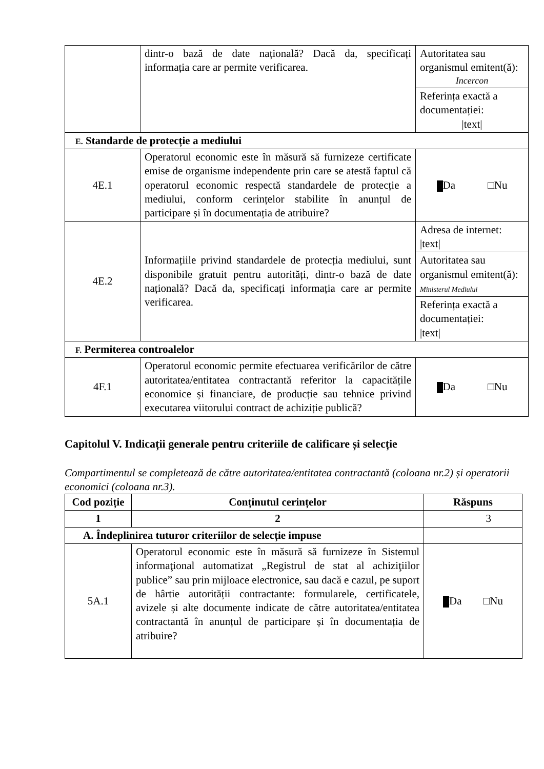| | dintr-o bază de date națională? Dacă da, specificați informația care ar permite verificarea. | Autoritatea sau organismul emitent(ă): Incercon |
| | | Referința exactă a documentației: /text/ |
| E. Standarde de protecție a mediului | | |
| 4E.1 | Operatorul economic este în măsură să furnizeze certificate emise de organisme independente prin care se atestă faptul că operatorul economic respectă standardele de protecție a mediului, conform cerințelor stabilite în anunțul de participare și în documentația de atribuire? | Da □Nu |
| 4E.2 | Informațiile privind standardele de protecția mediului, sunt disponibile gratuit pentru autorități, dintr-o bază de date națională? Dacă da, specificați informația care ar permite verificarea. | Adresa de internet: /text/ |
| | | Autoritatea sau organismul emitent(ă): Ministerul Mediului |
| | | Referința exactă a documentației: /text/ |
| F. Permiterea controalelor | | |
| 4F.1 | Operatorul economic permite efectuarea verificărilor de către autoritatea/entitatea contractantă referitor la capacitățile economice și financiare, de producție sau tehnice privind executarea viitorului contract de achiziție publică? | Da □Nu |
Capitolul V. Indicații generale pentru criteriile de calificare și selecție
Compartimentul se completează de către autoritatea/entitatea contractantă (coloana nr.2) și operatorii economici (coloana nr.3).
| Cod poziție | Conținutul cerințelor | Răspuns |
| --- | --- | --- |
| 1 | 2 | 3 |
| A. Îndeplinirea tuturor criteriilor de selecție impuse | | |
| 5A.1 | Operatorul economic este în măsură să furnizeze în Sistemul informaţional automatizat „Registrul de stat al achiziţiilor publice” sau prin mijloace electronice, sau dacă e cazul, pe suport de hârtie autorității contractante: formularele, certificatele, avizele și alte documente indicate de către autoritatea/entitatea contractantă în anunțul de participare și în documentația de atribuire? | Da □Nu |